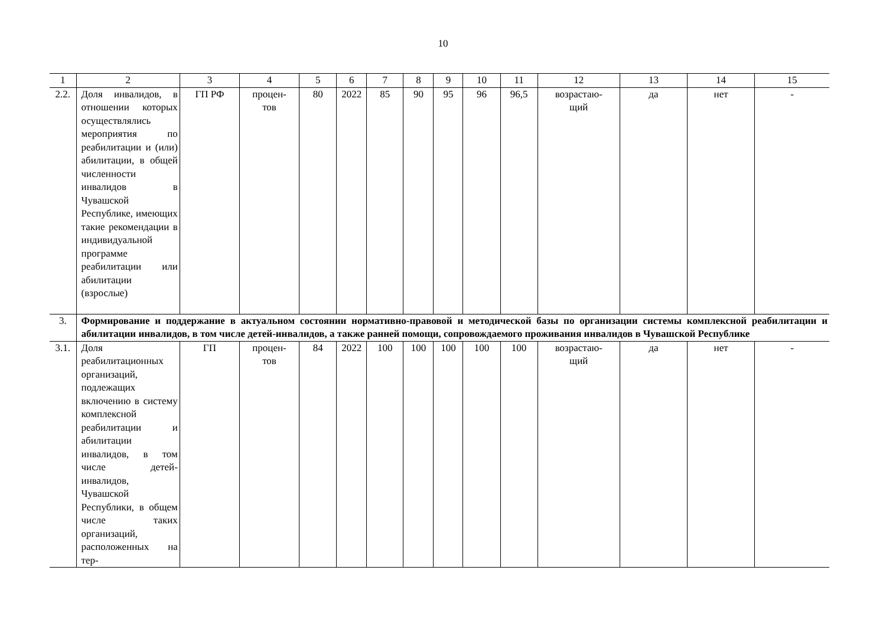10
| 1 | 2 | 3 | 4 | 5 | 6 | 7 | 8 | 9 | 10 | 11 | 12 | 13 | 14 | 15 |
| 2.2. | Доля инвалидов, в отношении которых осуществлялись мероприятия по реабилитации и (или) абилитации, в общей численности инвалидов в Чувашской Республике, имеющих такие рекомендации в индивидуальной программе реабилитации или абилитации (взрослые) | ГП РФ | процен- тов | 80 | 2022 | 85 | 90 | 95 | 96 | 96,5 | возрастаю- щий | да | нет | - |
| 3. | Формирование и поддержание в актуальном состоянии нормативно-правовой и методической базы по организации системы комплексной реабилитации и абилитации инвалидов, в том числе детей-инвалидов, а также ранней помощи, сопровождаемого проживания инвалидов в Чувашской Республике | | | | | | | | | | | | | |
| 3.1. | Доля реабилитационных организаций, подлежащих включению в систему комплексной реабилитации и абилитации инвалидов, в том числе детей-инвалидов, Чувашской Республики, в общем числе таких организаций, расположенных на тер- | ГП | процен- тов | 84 | 2022 | 100 | 100 | 100 | 100 | 100 | возрастаю- щий | да | нет | - |